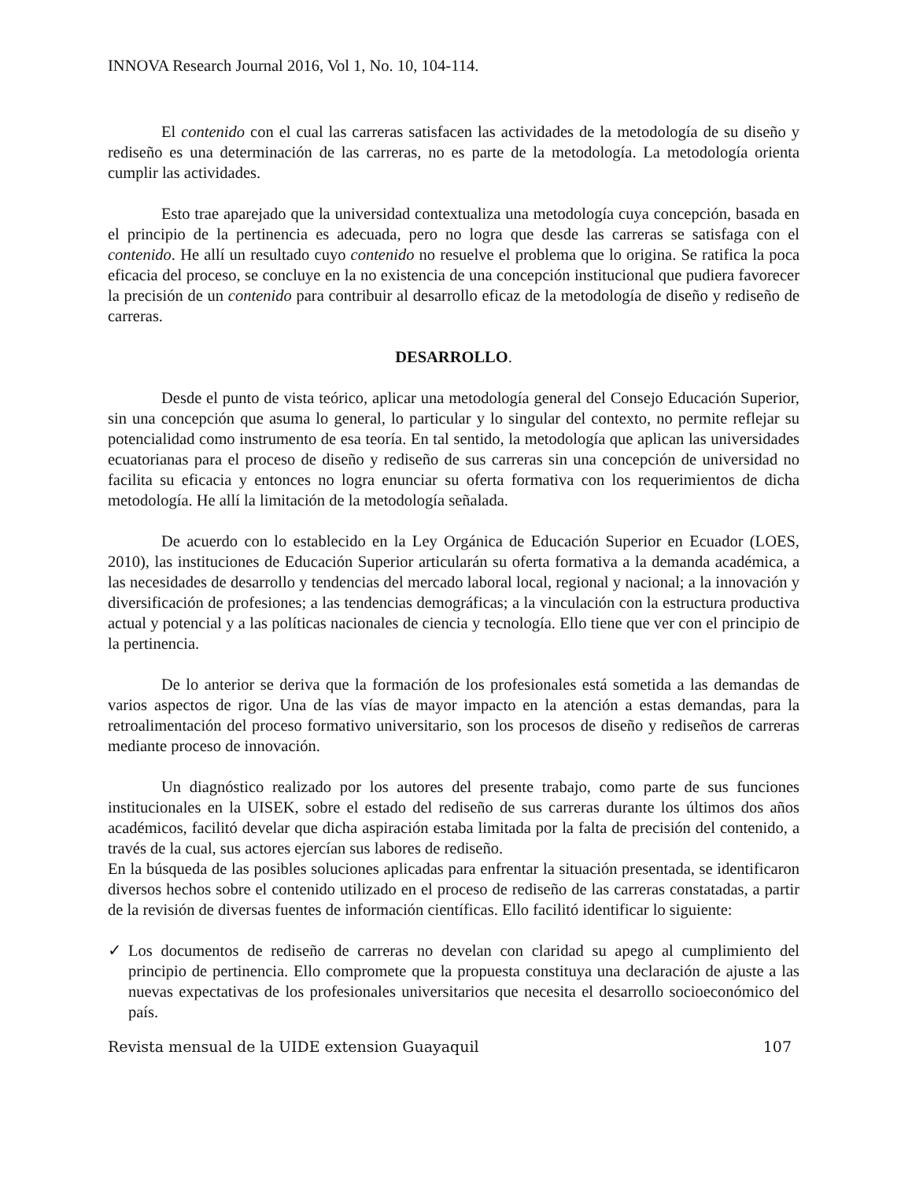INNOVA Research Journal 2016, Vol 1, No. 10, 104-114.
El contenido con el cual las carreras satisfacen las actividades de la metodología de su diseño y rediseño es una determinación de las carreras, no es parte de la metodología. La metodología orienta cumplir las actividades.
Esto trae aparejado que la universidad contextualiza una metodología cuya concepción, basada en el principio de la pertinencia es adecuada, pero no logra que desde las carreras se satisfaga con el contenido. He allí un resultado cuyo contenido no resuelve el problema que lo origina. Se ratifica la poca eficacia del proceso, se concluye en la no existencia de una concepción institucional que pudiera favorecer la precisión de un contenido para contribuir al desarrollo eficaz de la metodología de diseño y rediseño de carreras.
DESARROLLO.
Desde el punto de vista teórico, aplicar una metodología general del Consejo Educación Superior, sin una concepción que asuma lo general, lo particular y lo singular del contexto, no permite reflejar su potencialidad como instrumento de esa teoría. En tal sentido, la metodología que aplican las universidades ecuatorianas para el proceso de diseño y rediseño de sus carreras sin una concepción de universidad no facilita su eficacia y entonces no logra enunciar su oferta formativa con los requerimientos de dicha metodología. He allí la limitación de la metodología señalada.
De acuerdo con lo establecido en la Ley Orgánica de Educación Superior en Ecuador (LOES, 2010), las instituciones de Educación Superior articularán su oferta formativa a la demanda académica, a las necesidades de desarrollo y tendencias del mercado laboral local, regional y nacional; a la innovación y diversificación de profesiones; a las tendencias demográficas; a la vinculación con la estructura productiva actual y potencial y a las políticas nacionales de ciencia y tecnología. Ello tiene que ver con el principio de la pertinencia.
De lo anterior se deriva que la formación de los profesionales está sometida a las demandas de varios aspectos de rigor. Una de las vías de mayor impacto en la atención a estas demandas, para la retroalimentación del proceso formativo universitario, son los procesos de diseño y rediseños de carreras mediante proceso de innovación.
Un diagnóstico realizado por los autores del presente trabajo, como parte de sus funciones institucionales en la UISEK, sobre el estado del rediseño de sus carreras durante los últimos dos años académicos, facilitó develar que dicha aspiración estaba limitada por la falta de precisión del contenido, a través de la cual, sus actores ejercían sus labores de rediseño.
En la búsqueda de las posibles soluciones aplicadas para enfrentar la situación presentada, se identificaron diversos hechos sobre el contenido utilizado en el proceso de rediseño de las carreras constatadas, a partir de la revisión de diversas fuentes de información científicas. Ello facilitó identificar lo siguiente:
✓ Los documentos de rediseño de carreras no develan con claridad su apego al cumplimiento del principio de pertinencia. Ello compromete que la propuesta constituya una declaración de ajuste a las nuevas expectativas de los profesionales universitarios que necesita el desarrollo socioeconómico del país.
Revista mensual de la UIDE extension Guayaquil 107